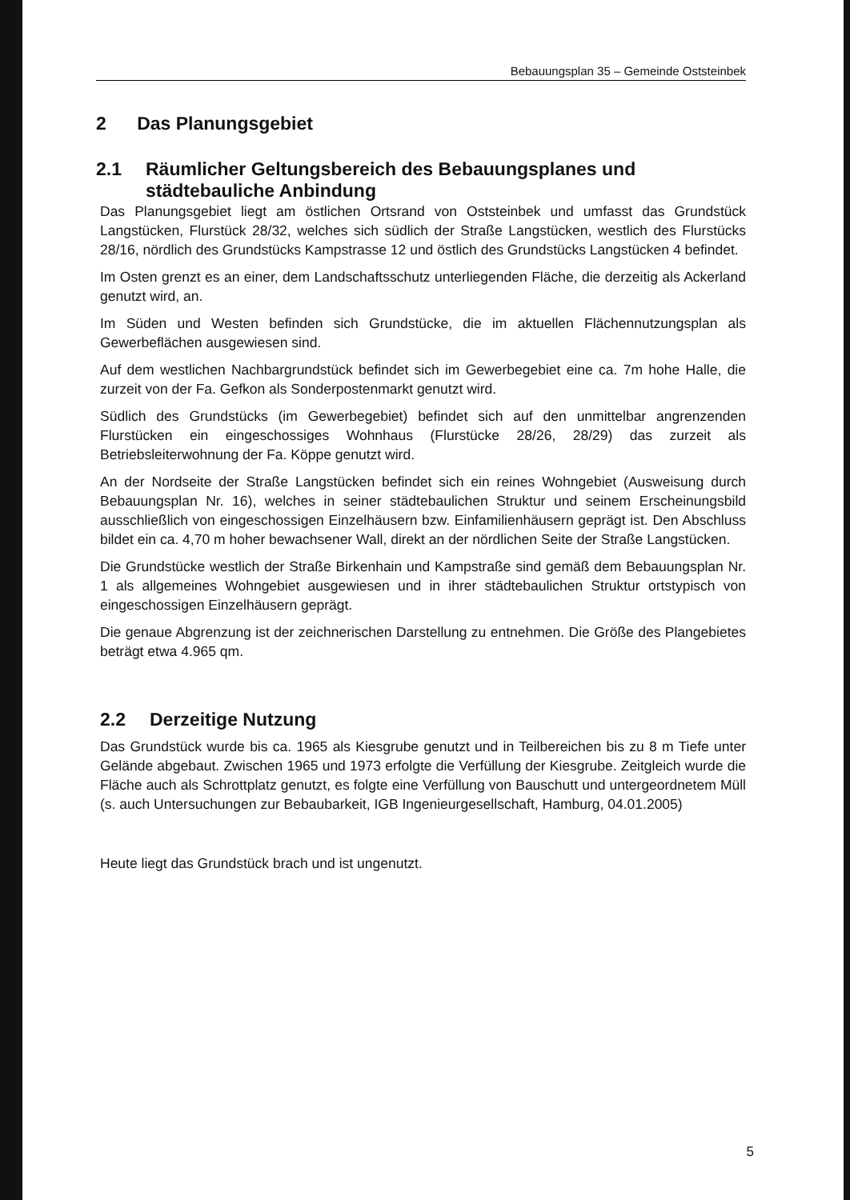Bebauungsplan 35 – Gemeinde Oststeinbek
2 Das Planungsgebiet
2.1 Räumlicher Geltungsbereich des Bebauungsplanes und städtebauliche Anbindung
Das Planungsgebiet liegt am östlichen Ortsrand von Oststeinbek und umfasst das Grundstück Langstücken, Flurstück 28/32, welches sich südlich der Straße Langstücken, westlich des Flurstücks 28/16, nördlich des Grundstücks Kampstrasse 12 und östlich des Grundstücks Langstücken 4 befindet.
Im Osten grenzt es an einer, dem Landschaftsschutz unterliegenden Fläche, die derzeitig als Ackerland genutzt wird, an.
Im Süden und Westen befinden sich Grundstücke, die im aktuellen Flächennutzungsplan als Gewerbeflächen ausgewiesen sind.
Auf dem westlichen Nachbargrundstück befindet sich im Gewerbegebiet eine ca. 7m hohe Halle, die zurzeit von der Fa. Gefkon als Sonderpostenmarkt genutzt wird.
Südlich des Grundstücks (im Gewerbegebiet) befindet sich auf den unmittelbar angrenzenden Flurstücken ein eingeschossiges Wohnhaus (Flurstücke 28/26, 28/29) das zurzeit als Betriebsleiterwohnung der Fa. Köppe genutzt wird.
An der Nordseite der Straße Langstücken befindet sich ein reines Wohngebiet (Ausweisung durch Bebauungsplan Nr. 16), welches in seiner städtebaulichen Struktur und seinem Erscheinungsbild ausschließlich von eingeschossigen Einzelhäusern bzw. Einfamilienhäusern geprägt ist. Den Abschluss bildet ein ca. 4,70 m hoher bewachsener Wall, direkt an der nördlichen Seite der Straße Langstücken.
Die Grundstücke westlich der Straße Birkenhain und Kampstraße sind gemäß dem Bebauungsplan Nr. 1 als allgemeines Wohngebiet ausgewiesen und in ihrer städtebaulichen Struktur ortstypisch von eingeschossigen Einzelhäusern geprägt.
Die genaue Abgrenzung ist der zeichnerischen Darstellung zu entnehmen. Die Größe des Plangebietes beträgt etwa 4.965 qm.
2.2 Derzeitige Nutzung
Das Grundstück wurde bis ca. 1965 als Kiesgrube genutzt und in Teilbereichen bis zu 8 m Tiefe unter Gelände abgebaut. Zwischen 1965 und 1973 erfolgte die Verfüllung der Kiesgrube. Zeitgleich wurde die Fläche auch als Schrottplatz genutzt, es folgte eine Verfüllung von Bauschutt und untergeordnetem Müll (s. auch Untersuchungen zur Bebaubarkeit, IGB Ingenieurgesellschaft, Hamburg, 04.01.2005)
Heute liegt das Grundstück brach und ist ungenutzt.
5